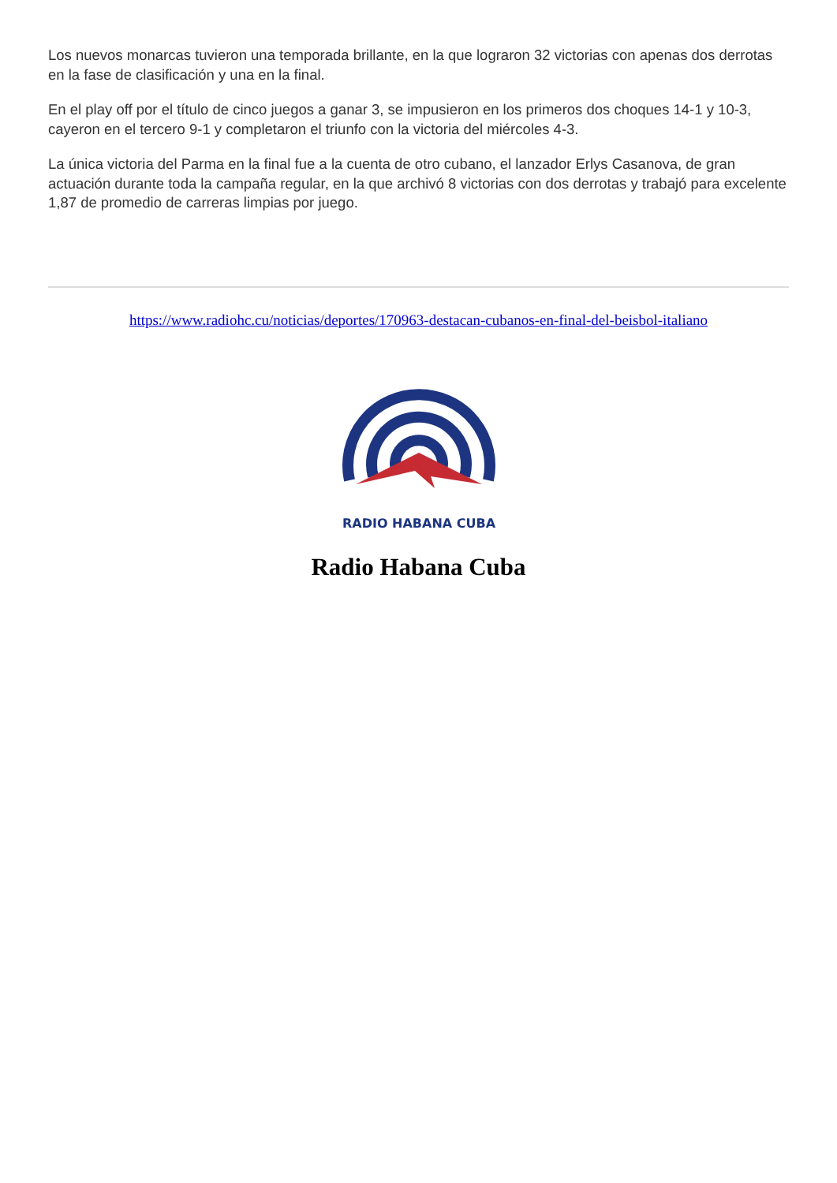Los nuevos monarcas tuvieron una temporada brillante, en la que lograron 32 victorias con apenas dos derrotas en la fase de clasificación y una en la final.
En el play off por el título de cinco juegos a ganar 3, se impusieron en los primeros dos choques 14-1 y 10-3, cayeron en el tercero 9-1 y completaron el triunfo con la victoria del miércoles 4-3.
La única victoria del Parma en la final fue a la cuenta de otro cubano, el lanzador Erlys Casanova, de gran actuación durante toda la campaña regular, en la que archivó 8 victorias con dos derrotas y trabajó para excelente 1,87 de promedio de carreras limpias por juego.
https://www.radiohc.cu/noticias/deportes/170963-destacan-cubanos-en-final-del-beisbol-italiano
RADIO HABANA CUBA
Radio Habana Cuba